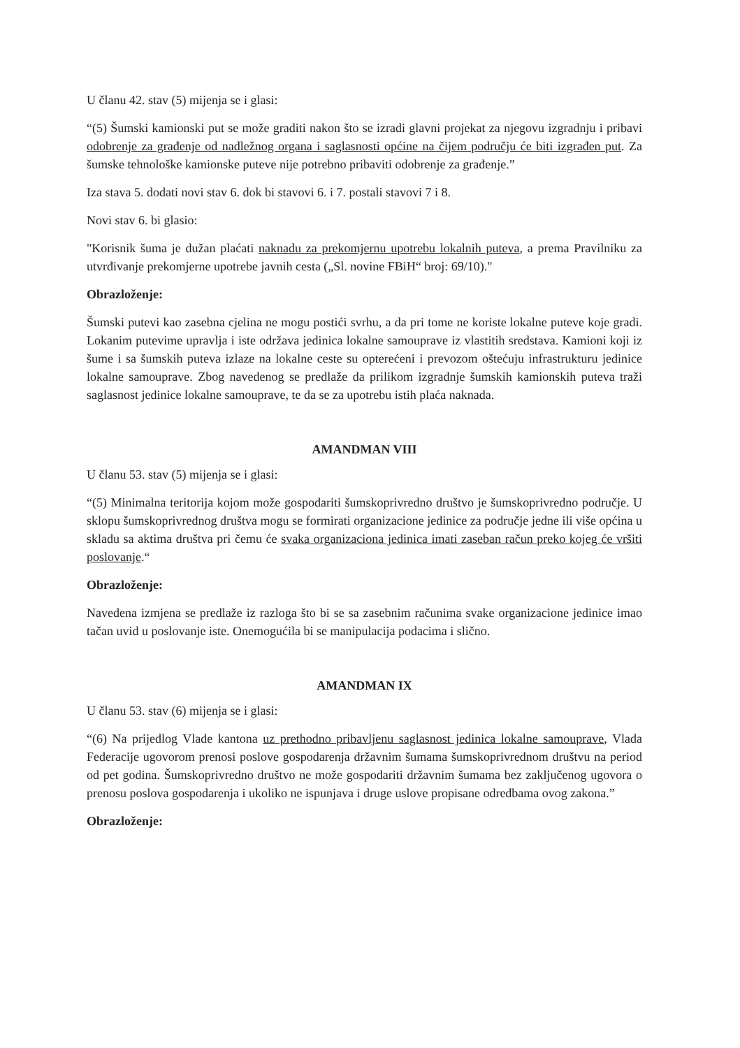U članu 42. stav (5) mijenja se i glasi:
“(5) Šumski kamionski put se može graditi nakon što se izradi glavni projekat za njegovu izgradnju i pribavi odobrenje za građenje od nadležnog organa i saglasnosti općine na čijem području će biti izgrađen put. Za šumske tehnološke kamionske puteve nije potrebno pribaviti odobrenje za građenje.”
Iza stava 5. dodati novi stav 6. dok bi stavovi 6. i 7. postali stavovi 7 i 8.
Novi stav 6. bi glasio:
"Korisnik šuma je dužan plaćati naknadu za prekomjernu upotrebu lokalnih puteva, a prema Pravilniku za utvrđivanje prekomjerne upotrebe javnih cesta („Sl. novine FBiH“ broj: 69/10)."
Obrazloženje:
Šumski putevi kao zasebna cjelina ne mogu postići svrhu, a da pri tome ne koriste lokalne puteve koje gradi. Lokanim putevime upravlja i iste održava jedinica lokalne samouprave iz vlastitih sredstava. Kamioni koji iz šume i sa šumskih puteva izlaze na lokalne ceste su opterećeni i prevozom oštećuju infrastrukturu jedinice lokalne samouprave. Zbog navedenog se predlaže da prilikom izgradnje šumskih kamionskih puteva traži saglasnost jedinice lokalne samouprave, te da se za upotrebu istih plaća naknada.
AMANDMAN VIII
U članu 53. stav (5) mijenja se i glasi:
“(5) Minimalna teritorija kojom može gospodariti šumskoprivredno društvo je šumskoprivredno područje. U sklopu šumskoprivrednog društva mogu se formirati organizacione jedinice za područje jedne ili više općina u skladu sa aktima društva pri čemu će svaka organizaciona jedinica imati zaseban račun preko kojeg će vršiti poslovanje.“
Obrazloženje:
Navedena izmjena se predlaže iz razloga što bi se sa zasebnim računima svake organizacione jedinice imao tačan uvid u poslovanje iste. Onemogućila bi se manipulacija podacima i slično.
AMANDMAN IX
U članu 53. stav (6) mijenja se i glasi:
“(6) Na prijedlog Vlade kantona uz prethodno pribavljenu saglasnost jedinica lokalne samouprave, Vlada Federacije ugovorom prenosi poslove gospodarenja državnim šumama šumskoprivrednom društvu na period od pet godina. Šumskoprivredno društvo ne može gospodariti državnim šumama bez zaključenog ugovora o prenosu poslova gospodarenja i ukoliko ne ispunjava i druge uslove propisane odredbama ovog zakona.”
Obrazloženje: